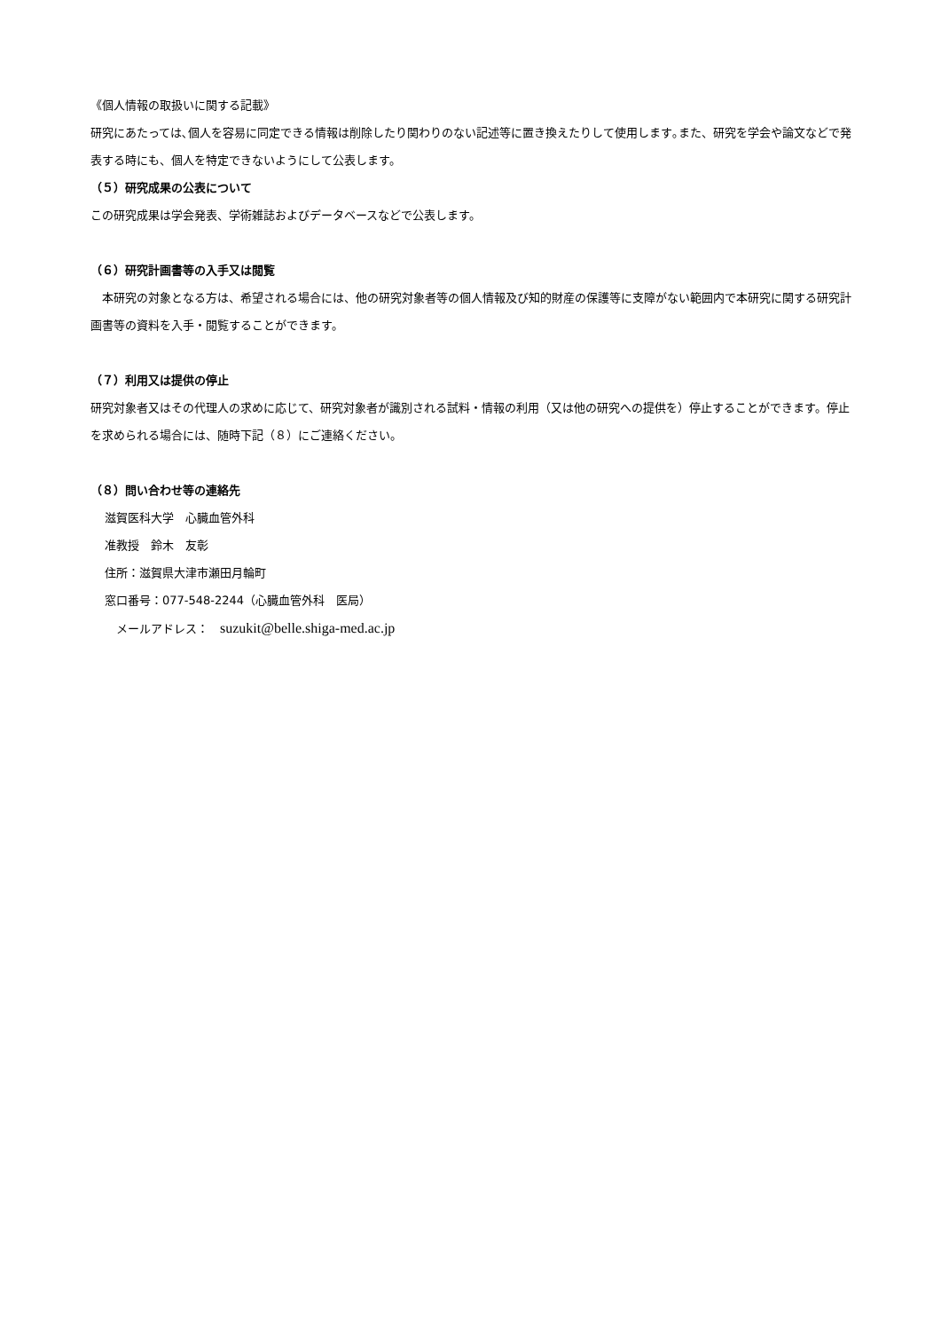《個人情報の取扱いに関する記載》
研究にあたっては､個人を容易に同定できる情報は削除したり関わりのない記述等に置き換えたりして使用します｡また、研究を学会や論文などで発表する時にも、個人を特定できないようにして公表します。
（５）研究成果の公表について
この研究成果は学会発表、学術雑誌およびデータベースなどで公表します。
（６）研究計画書等の入手又は閲覧
　本研究の対象となる方は、希望される場合には、他の研究対象者等の個人情報及び知的財産の保護等に支障がない範囲内で本研究に関する研究計画書等の資料を入手・閲覧することができます。
（７）利用又は提供の停止
研究対象者又はその代理人の求めに応じて、研究対象者が識別される試料・情報の利用（又は他の研究への提供を）停止することができます。停止を求められる場合には、随時下記（８）にご連絡ください。
（８）問い合わせ等の連絡先
滋賀医科大学　心臓血管外科
准教授　鈴木　友彰
住所：滋賀県大津市瀬田月輪町
窓口番号：077-548-2244（心臓血管外科　医局）
　メールアドレス：　suzukit@belle.shiga-med.ac.jp